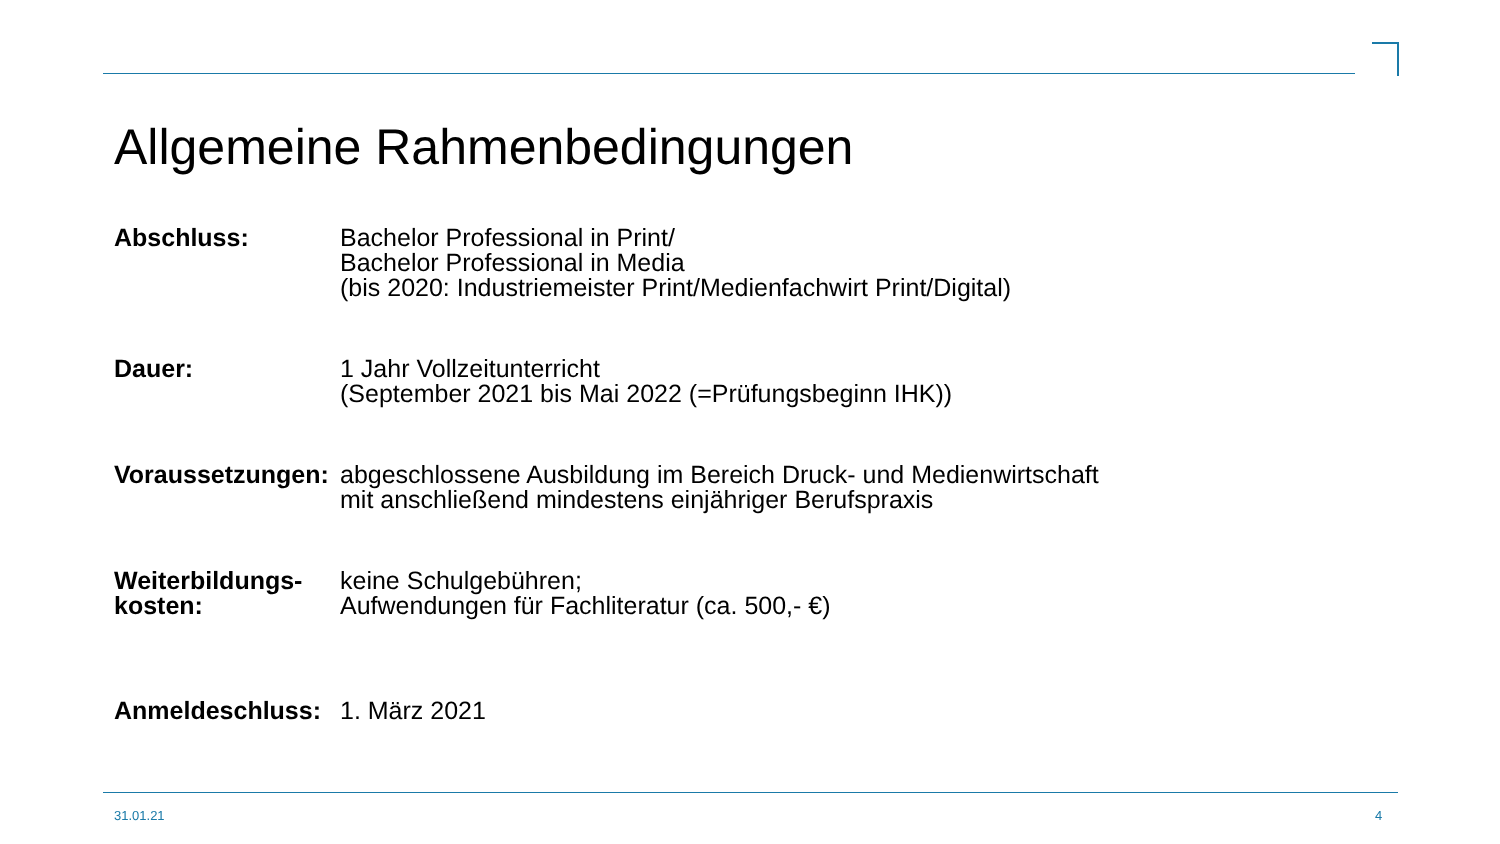Allgemeine Rahmenbedingungen
Abschluss: Bachelor Professional in Print/
Bachelor Professional in Media
(bis 2020: Industriemeister Print/Medienfachwirt Print/Digital)
Dauer: 1 Jahr Vollzeitunterricht
(September 2021 bis Mai 2022 (=Prüfungsbeginn IHK))
Voraussetzungen:
abgeschlossene Ausbildung im Bereich Druck- und Medienwirtschaft
mit anschließend mindestens einjähriger Berufspraxis
Weiterbildungs-
kosten:
keine Schulgebühren;
Aufwendungen für Fachliteratur (ca. 500,- €)
Anmeldeschluss: 1. März 2021
31.01.21 4